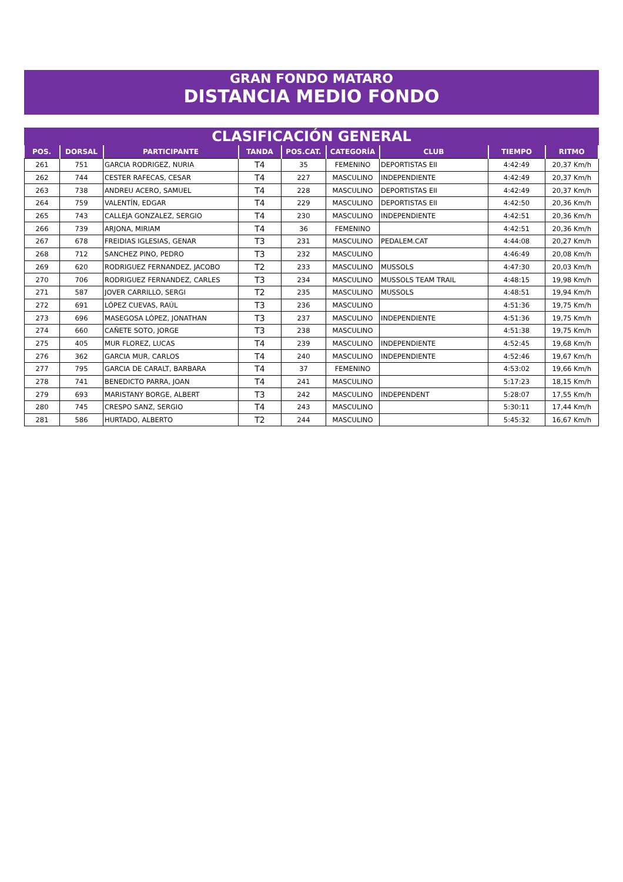GRAN FONDO MATARO
DISTANCIA MEDIO FONDO
CLASIFICACIÓN GENERAL
| POS. | DORSAL | PARTICIPANTE | TANDA | POS.CAT. | CATEGORÍA | CLUB | TIEMPO | RITMO |
| --- | --- | --- | --- | --- | --- | --- | --- | --- |
| 261 | 751 | GARCIA RODRIGEZ, NURIA | T4 | 35 | FEMENINO | DEPORTISTAS EII | 4:42:49 | 20,37 Km/h |
| 262 | 744 | CESTER RAFECAS, CESAR | T4 | 227 | MASCULINO | INDEPENDIENTE | 4:42:49 | 20,37 Km/h |
| 263 | 738 | ANDREU ACERO, SAMUEL | T4 | 228 | MASCULINO | DEPORTISTAS EII | 4:42:49 | 20,37 Km/h |
| 264 | 759 | VALENTÍN, EDGAR | T4 | 229 | MASCULINO | DEPORTISTAS EII | 4:42:50 | 20,36 Km/h |
| 265 | 743 | CALLEJA GONZALEZ, SERGIO | T4 | 230 | MASCULINO | INDEPENDIENTE | 4:42:51 | 20,36 Km/h |
| 266 | 739 | ARJONA, MIRIAM | T4 | 36 | FEMENINO | | 4:42:51 | 20,36 Km/h |
| 267 | 678 | FREIDIAS IGLESIAS, GENAR | T3 | 231 | MASCULINO | PEDALEM.CAT | 4:44:08 | 20,27 Km/h |
| 268 | 712 | SANCHEZ PINO, PEDRO | T3 | 232 | MASCULINO | | 4:46:49 | 20,08 Km/h |
| 269 | 620 | RODRIGUEZ FERNANDEZ, JACOBO | T2 | 233 | MASCULINO | MUSSOLS | 4:47:30 | 20,03 Km/h |
| 270 | 706 | RODRIGUEZ FERNANDEZ, CARLES | T3 | 234 | MASCULINO | MUSSOLS TEAM TRAIL | 4:48:15 | 19,98 Km/h |
| 271 | 587 | JOVER CARRILLO, SERGI | T2 | 235 | MASCULINO | MUSSOLS | 4:48:51 | 19,94 Km/h |
| 272 | 691 | LÓPEZ CUEVAS, RAÚL | T3 | 236 | MASCULINO | | 4:51:36 | 19,75 Km/h |
| 273 | 696 | MASEGOSA LÓPEZ, JONATHAN | T3 | 237 | MASCULINO | INDEPENDIENTE | 4:51:36 | 19,75 Km/h |
| 274 | 660 | CAÑETE SOTO, JORGE | T3 | 238 | MASCULINO | | 4:51:38 | 19,75 Km/h |
| 275 | 405 | MUR FLOREZ, LUCAS | T4 | 239 | MASCULINO | INDEPENDIENTE | 4:52:45 | 19,68 Km/h |
| 276 | 362 | GARCIA MUR, CARLOS | T4 | 240 | MASCULINO | INDEPENDIENTE | 4:52:46 | 19,67 Km/h |
| 277 | 795 | GARCIA DE CARALT, BARBARA | T4 | 37 | FEMENINO | | 4:53:02 | 19,66 Km/h |
| 278 | 741 | BENEDICTO PARRA, JOAN | T4 | 241 | MASCULINO | | 5:17:23 | 18,15 Km/h |
| 279 | 693 | MARISTANY BORGE, ALBERT | T3 | 242 | MASCULINO | INDEPENDENT | 5:28:07 | 17,55 Km/h |
| 280 | 745 | CRESPO SANZ, SERGIO | T4 | 243 | MASCULINO | | 5:30:11 | 17,44 Km/h |
| 281 | 586 | HURTADO, ALBERTO | T2 | 244 | MASCULINO | | 5:45:32 | 16,67 Km/h |